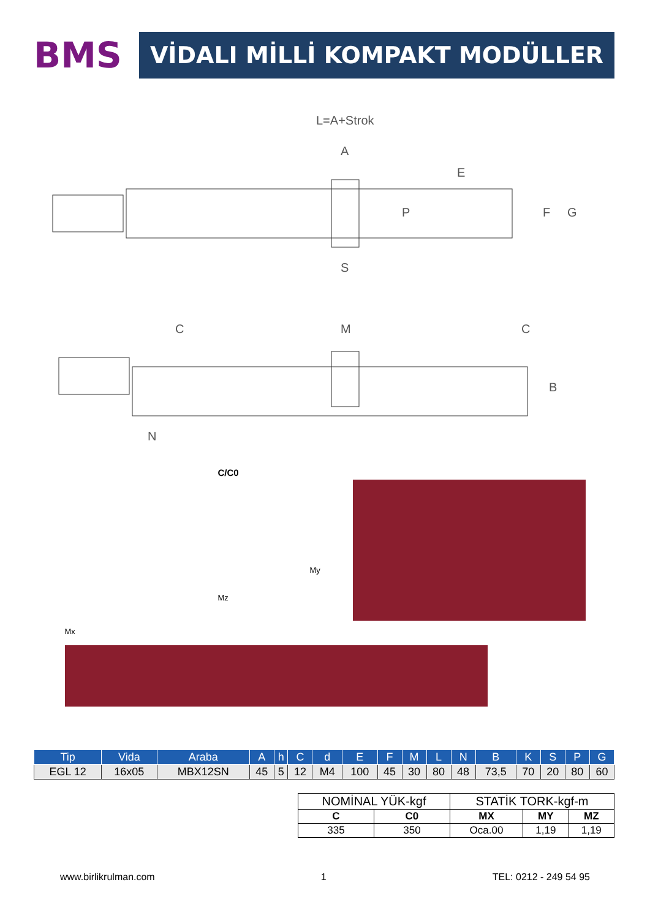BMS
VİDALI MİLLİ KOMPAKT MODÜLLER
L=A+Strok
A
E
P
F
G
S
C
M
C
N
B
C/C0
Mx
My
Mz
| Tip | Vida | Araba | A | h | C | d | E | F | M | L | N | B | K | S | P | G |
| --- | --- | --- | --- | --- | --- | --- | --- | --- | --- | --- | --- | --- | --- | --- | --- | --- |
| EGL 12 | 16x05 | MBX12SN | 45 | 5 | 12 | M4 | 100 | 45 | 30 | 80 | 48 | 73,5 | 70 | 20 | 80 | 60 |
| NOMİNAL YÜK-kgf | | STATİK TORK-kgf-m | | |
| --- | --- | --- | --- | --- |
| C | C0 | MX | MY | MZ |
| 335 | 350 | Oca.00 | 1,19 | 1,19 |
www.birlikrulman.com 1 TEL: 0212 - 249 54 95